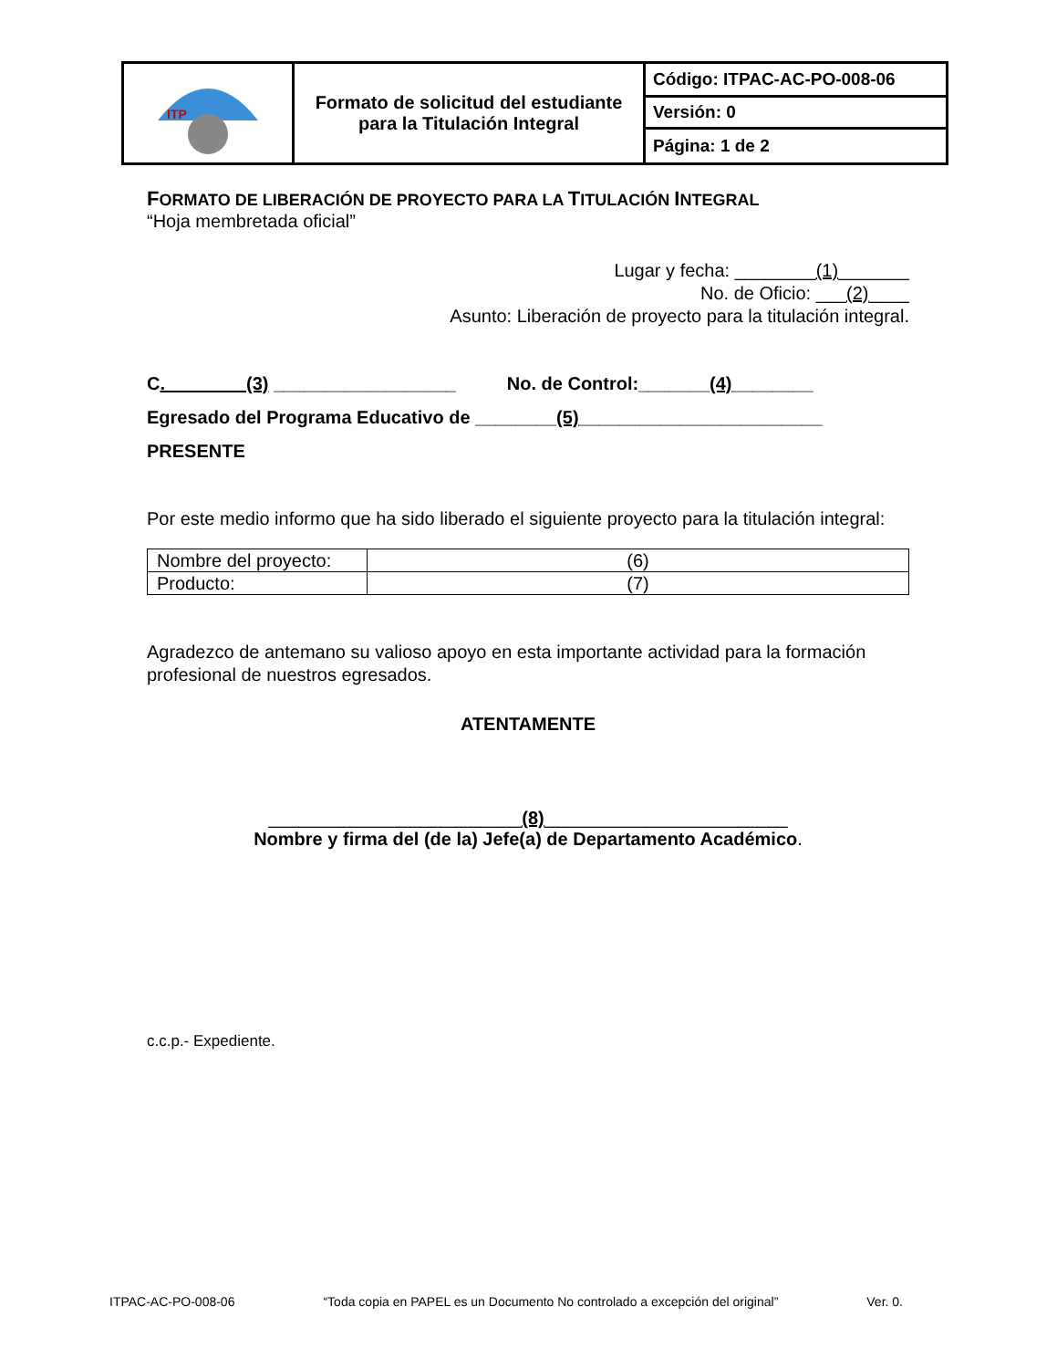| ITP | Formato de solicitud del estudiante para la Titulación Integral | Código: ITPAC-AC-PO-008-06 |
| | | Versión: 0 |
| | | Página: 1 de 2 |
FORMATO DE LIBERACIÓN DE PROYECTO PARA LA TITULACIÓN INTEGRAL
“Hoja membretada oficial”
Lugar y fecha: ________(1)_______
No. de Oficio: ___(2)____
Asunto: Liberación de proyecto para la titulación integral.
C.________(3) __________________ No. de Control:_______(4)________
Egresado del Programa Educativo de ________(5)________________________
PRESENTE
Por este medio informo que ha sido liberado el siguiente proyecto para la titulación integral:
| Nombre del proyecto: | (6) |
| Producto: | (7) |
Agradezco de antemano su valioso apoyo en esta importante actividad para la formación profesional de nuestros egresados.
ATENTAMENTE
_________________________(8)________________________
Nombre y firma del (de la) Jefe(a) de Departamento Académico.
c.c.p.- Expediente.
ITPAC-AC-PO-008-06 “Toda copia en PAPEL es un Documento No controlado a excepción del original” Ver. 0.